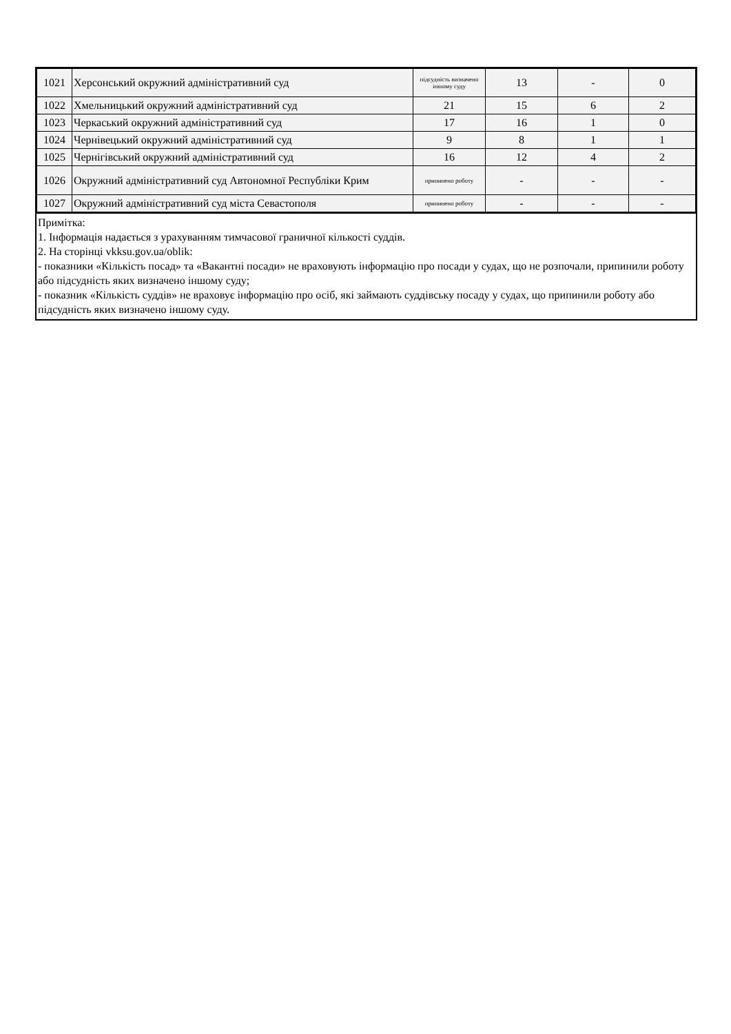| 1021 | Херсонський окружний адміністративний суд | підсудність визначено іншому суду | 13 | - | 0 |
| 1022 | Хмельницький окружний адміністративний суд | 21 | 15 | 6 | 2 |
| 1023 | Черкаський окружний адміністративний суд | 17 | 16 | 1 | 0 |
| 1024 | Чернівецький окружний адміністративний суд | 9 | 8 | 1 | 1 |
| 1025 | Чернігівський окружний адміністративний суд | 16 | 12 | 4 | 2 |
| 1026 | Окружний адміністративний суд Автономної Республіки Крим | припинено роботу | - | - | - |
| 1027 | Окружний адміністративний суд міста Севастополя | припинено роботу | - | - | - |
Примітка:
1. Інформація надається з урахуванням тимчасової граничної кількості суддів.
2. На сторінці vkksu.gov.ua/oblik:
- показники «Кількість посад» та «Вакантні посади» не враховують інформацію про посади у судах, що не розпочали, припинили роботу або підсудність яких визначено іншому суду;
- показник «Кількість суддів» не враховує інформацію про осіб, які займають суддівську посаду у судах, що припинили роботу або підсудність яких визначено іншому суду.